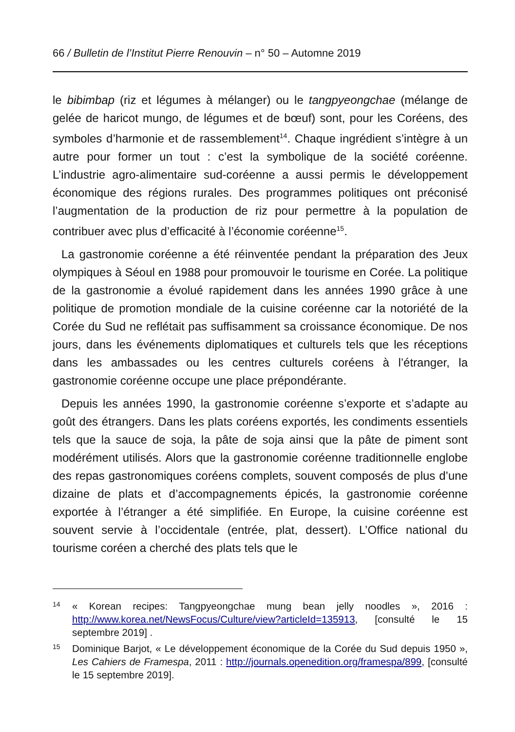66 / Bulletin de l’Institut Pierre Renouvin – n° 50 – Automne 2019
le bibimbap (riz et légumes à mélanger) ou le tangpyeongchae (mélange de gelée de haricot mungo, de légumes et de bœuf) sont, pour les Coréens, des symboles d’harmonie et de rassemblement<sup>14</sup>. Chaque ingrédient s’intègre à un autre pour former un tout : c’est la symbolique de la société coréenne. L’industrie agro-alimentaire sud-coréenne a aussi permis le développement économique des régions rurales. Des programmes politiques ont préconisé l’augmentation de la production de riz pour permettre à la population de contribuer avec plus d’efficacité à l’économie coréenne<sup>15</sup>.
La gastronomie coréenne a été réinventée pendant la préparation des Jeux olympiques à Séoul en 1988 pour promouvoir le tourisme en Corée. La politique de la gastronomie a évolué rapidement dans les années 1990 grâce à une politique de promotion mondiale de la cuisine coréenne car la notoriété de la Corée du Sud ne reflétait pas suffisamment sa croissance économique. De nos jours, dans les événements diplomatiques et culturels tels que les réceptions dans les ambassades ou les centres culturels coréens à l’étranger, la gastronomie coréenne occupe une place prépondérante.
Depuis les années 1990, la gastronomie coréenne s’exporte et s’adapte au goût des étrangers. Dans les plats coréens exportés, les condiments essentiels tels que la sauce de soja, la pâte de soja ainsi que la pâte de piment sont modérément utilisés. Alors que la gastronomie coréenne traditionnelle englobe des repas gastronomiques coréens complets, souvent composés de plus d’une dizaine de plats et d’accompagnements épicés, la gastronomie coréenne exportée à l’étranger a été simplifiée. En Europe, la cuisine coréenne est souvent servie à l’occidentale (entrée, plat, dessert). L’Office national du tourisme coréen a cherché des plats tels que le
14 « Korean recipes: Tangpyeongchae mung bean jelly noodles », 2016 : http://www.korea.net/NewsFocus/Culture/view?articleId=135913, [consulté le 15 septembre 2019] .
15 Dominique Barjot, « Le développement économique de la Corée du Sud depuis 1950 », Les Cahiers de Framespa, 2011 : http://journals.openedition.org/framespa/899, [consulté le 15 septembre 2019].